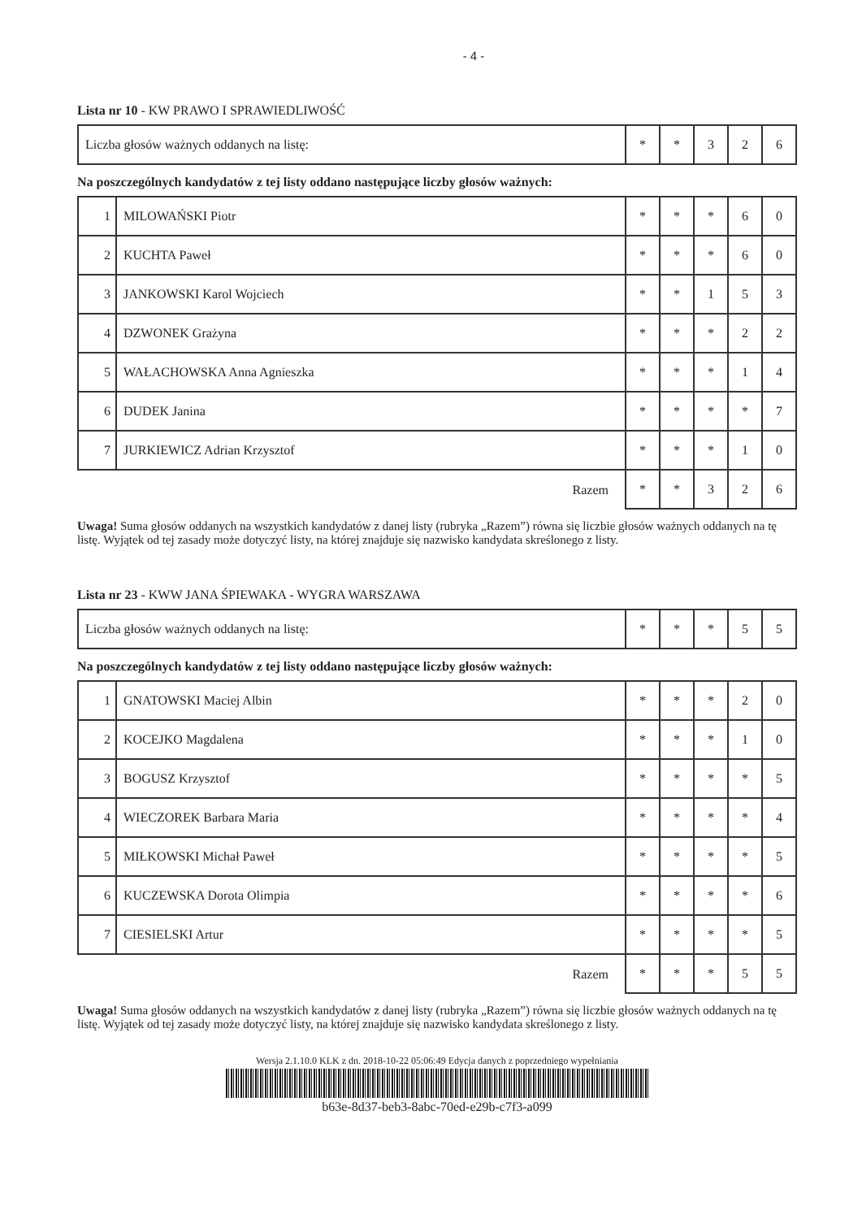- 4 -
Lista nr 10 - KW PRAWO I SPRAWIEDLIWOŚĆ
| Liczba głosów ważnych oddanych na listę: | * | * | 3 | 2 | 6 |
Na poszczególnych kandydatów z tej listy oddano następujące liczby głosów ważnych:
| 1 | MILOWAŃSKI Piotr | * | * | * | 6 | 0 |
| 2 | KUCHTA Paweł | * | * | * | 6 | 0 |
| 3 | JANKOWSKI Karol Wojciech | * | * | 1 | 5 | 3 |
| 4 | DZWONEK Grażyna | * | * | * | 2 | 2 |
| 5 | WAŁACHOWSKA Anna Agnieszka | * | * | * | 1 | 4 |
| 6 | DUDEK Janina | * | * | * | * | 7 |
| 7 | JURKIEWICZ Adrian Krzysztof | * | * | * | 1 | 0 |
| Razem | | * | * | 3 | 2 | 6 |
Uwaga! Suma głosów oddanych na wszystkich kandydatów z danej listy (rubryka „Razem”) równa się liczbie głosów ważnych oddanych na tę listę. Wyjątek od tej zasady może dotyczyć listy, na której znajduje się nazwisko kandydata skreślonego z listy.
Lista nr 23 - KWW JANA ŚPIEWAKA - WYGRA WARSZAWA
| Liczba głosów ważnych oddanych na listę: | * | * | * | 5 | 5 |
Na poszczególnych kandydatów z tej listy oddano następujące liczby głosów ważnych:
| 1 | GNATOWSKI Maciej Albin | * | * | * | 2 | 0 |
| 2 | KOCEJKO Magdalena | * | * | * | 1 | 0 |
| 3 | BOGUSZ Krzysztof | * | * | * | * | 5 |
| 4 | WIECZOREK Barbara Maria | * | * | * | * | 4 |
| 5 | MIŁKOWSKI Michał Paweł | * | * | * | * | 5 |
| 6 | KUCZEWSKA Dorota Olimpia | * | * | * | * | 6 |
| 7 | CIESIELSKI Artur | * | * | * | * | 5 |
| Razem | | * | * | * | 5 | 5 |
Uwaga! Suma głosów oddanych na wszystkich kandydatów z danej listy (rubryka „Razem”) równa się liczbie głosów ważnych oddanych na tę listę. Wyjątek od tej zasady może dotyczyć listy, na której znajduje się nazwisko kandydata skreślonego z listy.
Wersja 2.1.10.0 KLK z dn. 2018-10-22 05:06:49 Edycja danych z poprzedniego wypełniania
b63e-8d37-beb3-8abc-70ed-e29b-c7f3-a099